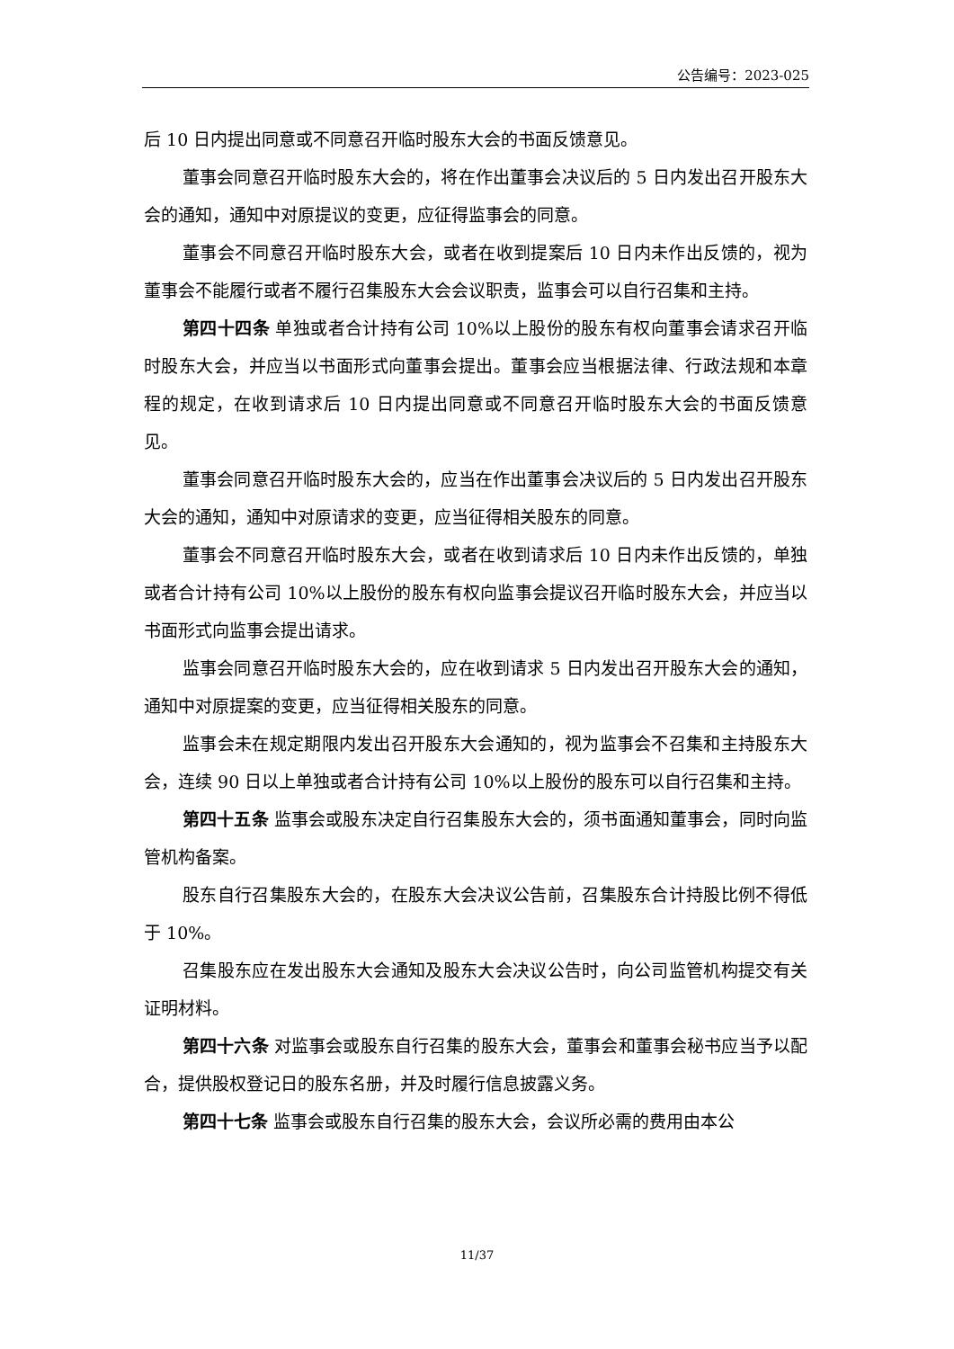公告编号：2023-025
后 10 日内提出同意或不同意召开临时股东大会的书面反馈意见。
董事会同意召开临时股东大会的，将在作出董事会决议后的 5 日内发出召开股东大会的通知，通知中对原提议的变更，应征得监事会的同意。
董事会不同意召开临时股东大会，或者在收到提案后 10 日内未作出反馈的，视为董事会不能履行或者不履行召集股东大会会议职责，监事会可以自行召集和主持。
第四十四条 单独或者合计持有公司 10%以上股份的股东有权向董事会请求召开临时股东大会，并应当以书面形式向董事会提出。董事会应当根据法律、行政法规和本章程的规定，在收到请求后 10 日内提出同意或不同意召开临时股东大会的书面反馈意见。
董事会同意召开临时股东大会的，应当在作出董事会决议后的 5 日内发出召开股东大会的通知，通知中对原请求的变更，应当征得相关股东的同意。
董事会不同意召开临时股东大会，或者在收到请求后 10 日内未作出反馈的，单独或者合计持有公司 10%以上股份的股东有权向监事会提议召开临时股东大会，并应当以书面形式向监事会提出请求。
监事会同意召开临时股东大会的，应在收到请求 5 日内发出召开股东大会的通知，通知中对原提案的变更，应当征得相关股东的同意。
监事会未在规定期限内发出召开股东大会通知的，视为监事会不召集和主持股东大会，连续 90 日以上单独或者合计持有公司 10%以上股份的股东可以自行召集和主持。
第四十五条 监事会或股东决定自行召集股东大会的，须书面通知董事会，同时向监管机构备案。
股东自行召集股东大会的，在股东大会决议公告前，召集股东合计持股比例不得低于 10%。
召集股东应在发出股东大会通知及股东大会决议公告时，向公司监管机构提交有关证明材料。
第四十六条 对监事会或股东自行召集的股东大会，董事会和董事会秘书应当予以配合，提供股权登记日的股东名册，并及时履行信息披露义务。
第四十七条 监事会或股东自行召集的股东大会，会议所必需的费用由本公
11/37